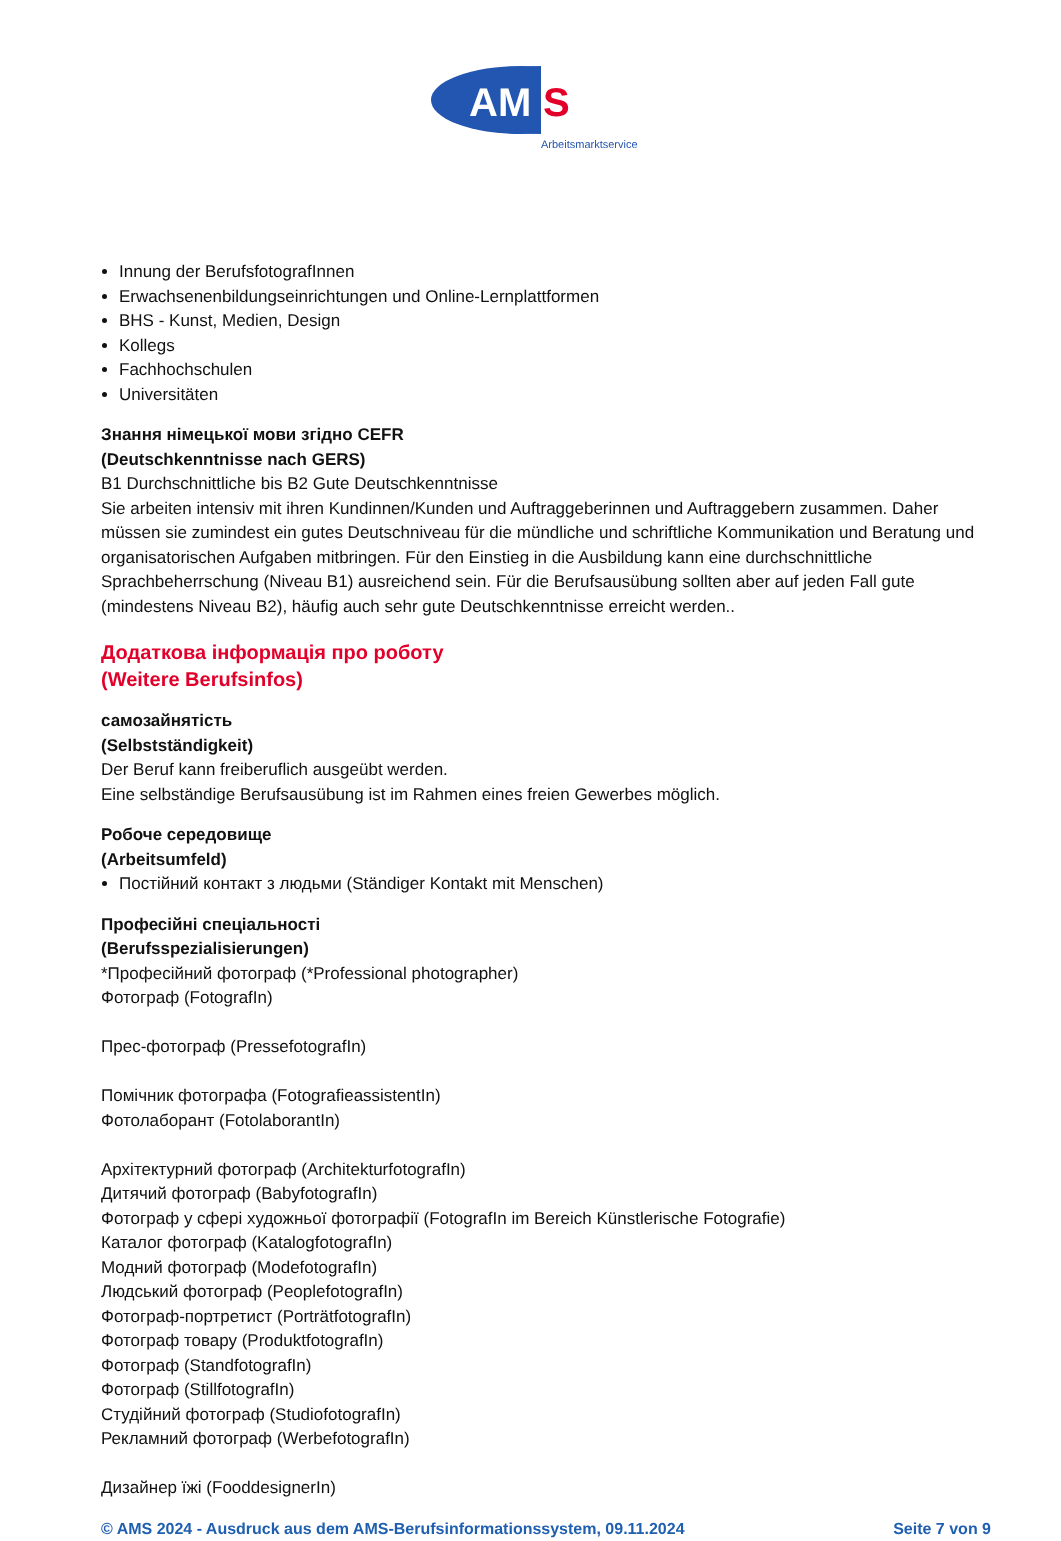AM
S
Arbeitsmarktservice
Innung der BerufsfotografInnen
Erwachsenenbildungseinrichtungen und Online-Lernplattformen
BHS - Kunst, Medien, Design
Kollegs
Fachhochschulen
Universitäten
Знання німецької мови згідно CEFR
(Deutschkenntnisse nach GERS)
B1 Durchschnittliche bis B2 Gute Deutschkenntnisse
Sie arbeiten intensiv mit ihren Kundinnen/Kunden und Auftraggeberinnen und Auftraggebern zusammen. Daher müssen sie zumindest ein gutes Deutschniveau für die mündliche und schriftliche Kommunikation und Beratung und organisatorischen Aufgaben mitbringen. Für den Einstieg in die Ausbildung kann eine durchschnittliche Sprachbeherrschung (Niveau B1) ausreichend sein. Für die Berufsausübung sollten aber auf jeden Fall gute (mindestens Niveau B2), häufig auch sehr gute Deutschkenntnisse erreicht werden..
Додаткова інформація про роботу
(Weitere Berufsinfos)
самозайнятість
(Selbstständigkeit)
Der Beruf kann freiberuflich ausgeübt werden.
Eine selbständige Berufsausübung ist im Rahmen eines freien Gewerbes möglich.
Робоче середовище
(Arbeitsumfeld)
Постійний контакт з людьми (Ständiger Kontakt mit Menschen)
Професійні спеціальності
(Berufsspezialisierungen)
*Професійний фотограф (*Professional photographer)
Фотограф (FotografIn)
Прес-фотограф (PressefotografIn)
Помічник фотографа (FotografieassistentIn)
Фотолаборант (FotolaborantIn)
Архітектурний фотограф (ArchitekturfotografIn)
Дитячий фотограф (BabyfotografIn)
Фотограф у сфері художньої фотографії (FotografIn im Bereich Künstlerische Fotografie)
Каталог фотограф (KatalogfotografIn)
Модний фотограф (ModefotografIn)
Людський фотограф (PeoplefotografIn)
Фотограф-портретист (PorträtfotografIn)
Фотограф товару (ProduktfotografIn)
Фотограф (StandfotografIn)
Фотограф (StillfotografIn)
Студійний фотограф (StudiofotografIn)
Рекламний фотограф (WerbefotografIn)
Дизайнер їжі (FooddesignerIn)
© AMS 2024 - Ausdruck aus dem AMS-Berufsinformationssystem, 09.11.2024 Seite 7 von 9